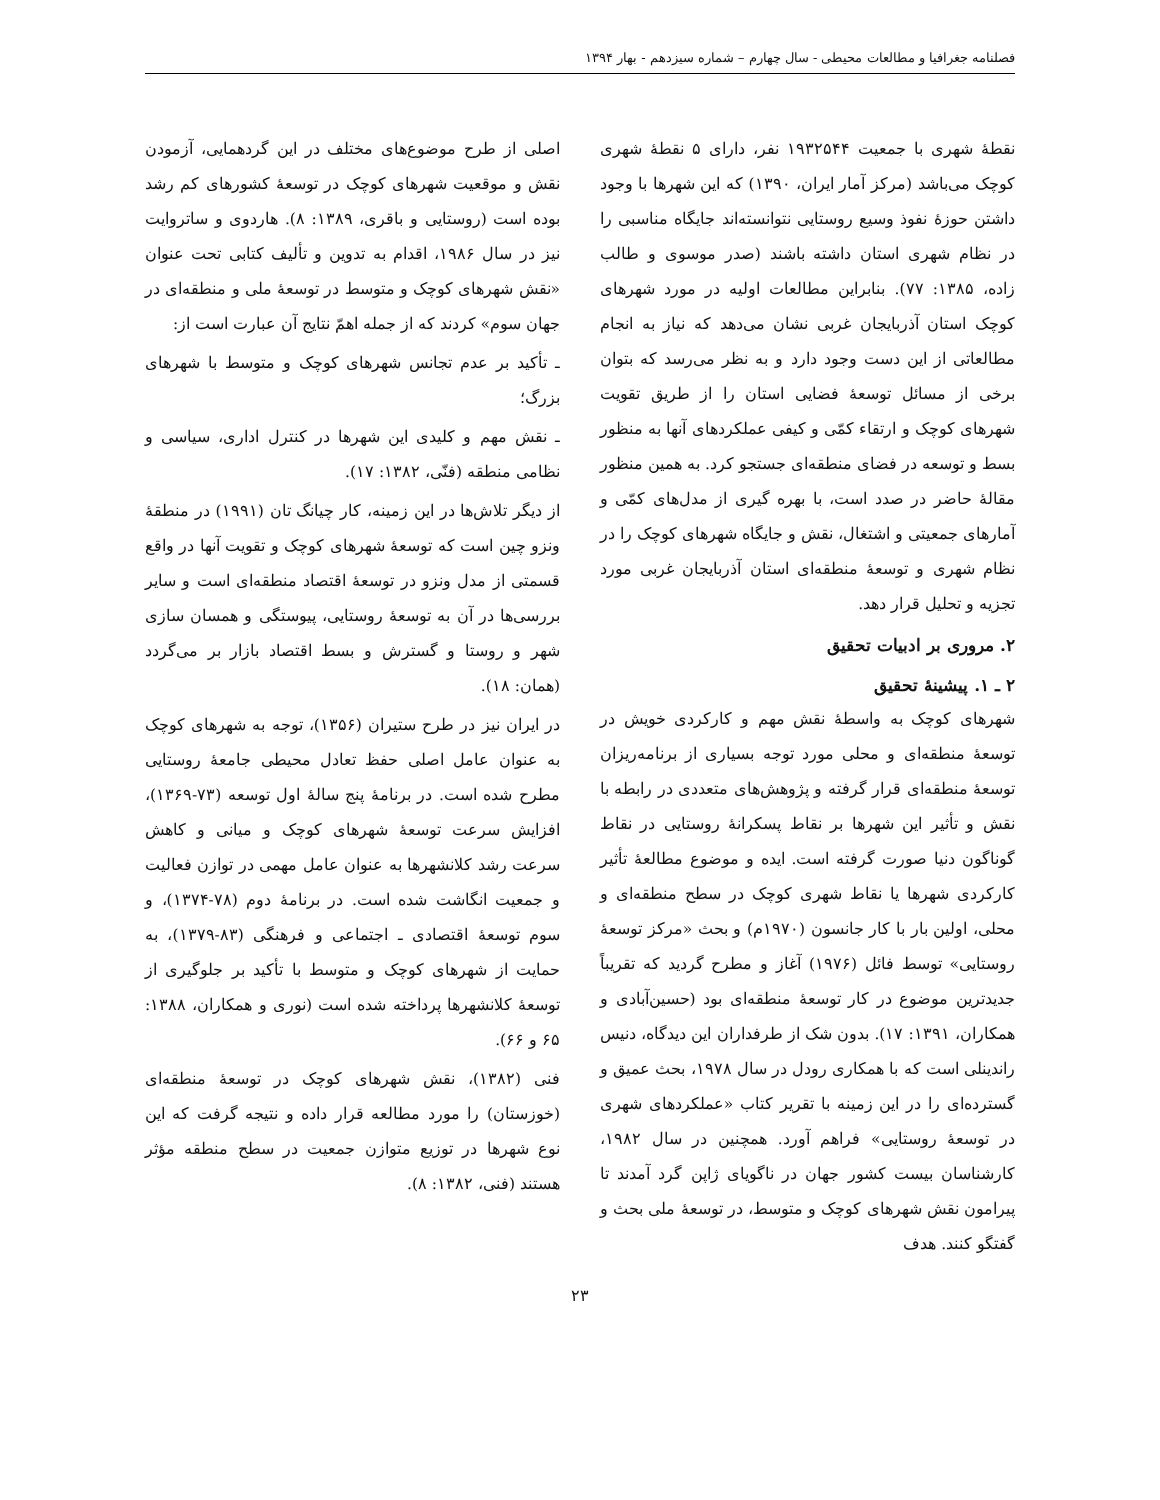فصلنامه جغرافیا و مطالعات محیطی - سال چهارم – شماره سیزدهم - بهار ۱۳۹۴
نقطهٔ شهری با جمعیت ۱۹۳۲۵۴۴ نفر، دارای ۵ نقطهٔ شهری کوچک می‌باشد (مرکز آمار ایران، ۱۳۹۰) که این شهرها با وجود داشتن حوزهٔ نفوذ وسیع روستایی نتوانسته‌اند جایگاه مناسبی را در نظام شهری استان داشته باشند (صدر موسوی و طالب زاده، ۱۳۸۵: ۷۷). بنابراین مطالعات اولیه در مورد شهرهای کوچک استان آذربایجان غربی نشان می‌دهد که نیاز به انجام مطالعاتی از این دست وجود دارد و به نظر می‌رسد که بتوان برخی از مسائل توسعهٔ فضایی استان را از طریق تقویت شهرهای کوچک و ارتقاء کمّی و کیفی عملکردهای آنها به منظور بسط و توسعه در فضای منطقه‌ای جستجو کرد. به همین منظور مقالهٔ حاضر در صدد است، با بهره گیری از مدل‌های کمّی و آمارهای جمعیتی و اشتغال، نقش و جایگاه شهرهای کوچک را در نظام شهری و توسعهٔ منطقه‌ای استان آذربایجان غربی مورد تجزیه و تحلیل قرار دهد.
۲. مروری بر ادبیات تحقیق
۲ ـ ۱. پیشینهٔ تحقیق
شهرهای کوچک به واسطهٔ نقش مهم و کارکردی خویش در توسعهٔ منطقه‌ای و محلی مورد توجه بسیاری از برنامه‌ریزان توسعهٔ منطقه‌ای قرار گرفته و پژوهش‌های متعددی در رابطه با نقش و تأثیر این شهرها بر نقاط پسکرانهٔ روستایی در نقاط گوناگون دنیا صورت گرفته است. ایده و موضوع مطالعهٔ تأثیر کارکردی شهرها یا نقاط شهری کوچک در سطح منطقه‌ای و محلی، اولین بار با کار جانسون (۱۹۷۰م) و بحث «مرکز توسعهٔ روستایی» توسط فائل (۱۹۷۶) آغاز و مطرح گردید که تقریباً جدیدترین موضوع در کار توسعهٔ منطقه‌ای بود (حسین‌آبادی و همکاران، ۱۳۹۱: ۱۷). بدون شک از طرفداران این دیدگاه، دنیس راندینلی است که با همکاری رودل در سال ۱۹۷۸، بحث عمیق و گسترده‌ای را در این زمینه با تقریر کتاب «عملکردهای شهری در توسعهٔ روستایی» فراهم آورد. همچنین در سال ۱۹۸۲، کارشناسان بیست کشور جهان در ناگویای ژاپن گرد آمدند تا پیرامون نقش شهرهای کوچک و متوسط، در توسعهٔ ملی بحث و گفتگو کنند. هدف
اصلی از طرح موضوع‌های مختلف در این گردهمایی، آزمودن نقش و موقعیت شهرهای کوچک در توسعهٔ کشورهای کم رشد بوده است (روستایی و باقری، ۱۳۸۹: ۸). هاردوی و ساتروایت نیز در سال ۱۹۸۶، اقدام به تدوین و تألیف کتابی تحت عنوان «نقش شهرهای کوچک و متوسط در توسعهٔ ملی و منطقه‌ای در جهان سوم» کردند که از جمله اهمّ نتایج آن عبارت است از:
ـ تأکید بر عدم تجانس شهرهای کوچک و متوسط با شهرهای بزرگ؛
ـ نقش مهم و کلیدی این شهرها در کنترل اداری، سیاسی و نظامی منطقه (فنّی، ۱۳۸۲: ۱۷).
از دیگر تلاش‌ها در این زمینه، کار چیانگ تان (۱۹۹۱) در منطقهٔ ونزو چین است که توسعهٔ شهرهای کوچک و تقویت آنها در واقع قسمتی از مدل ونزو در توسعهٔ اقتصاد منطقه‌ای است و سایر بررسی‌ها در آن به توسعهٔ روستایی، پیوستگی و همسان سازی شهر و روستا و گسترش و بسط اقتصاد بازار بر می‌گردد (همان: ۱۸).
در ایران نیز در طرح ستیران (۱۳۵۶)، توجه به شهرهای کوچک به عنوان عامل اصلی حفظ تعادل محیطی جامعهٔ روستایی مطرح شده است. در برنامهٔ پنج سالهٔ اول توسعه (۷۳-۱۳۶۹)، افزایش سرعت توسعهٔ شهرهای کوچک و میانی و کاهش سرعت رشد کلانشهرها به عنوان عامل مهمی در توازن فعالیت و جمعیت انگاشت شده است. در برنامهٔ دوم (۷۸-۱۳۷۴)، و سوم توسعهٔ اقتصادی ـ اجتماعی و فرهنگی (۸۳-۱۳۷۹)، به حمایت از شهرهای کوچک و متوسط با تأکید بر جلوگیری از توسعهٔ کلانشهرها پرداخته شده است (نوری و همکاران، ۱۳۸۸: ۶۵ و ۶۶).
فنی (۱۳۸۲)، نقش شهرهای کوچک در توسعهٔ منطقه‌ای (خوزستان) را مورد مطالعه قرار داده و نتیجه گرفت که این نوع شهرها در توزیع متوازن جمعیت در سطح منطقه مؤثر هستند (فنی، ۱۳۸۲: ۸).
۲۳